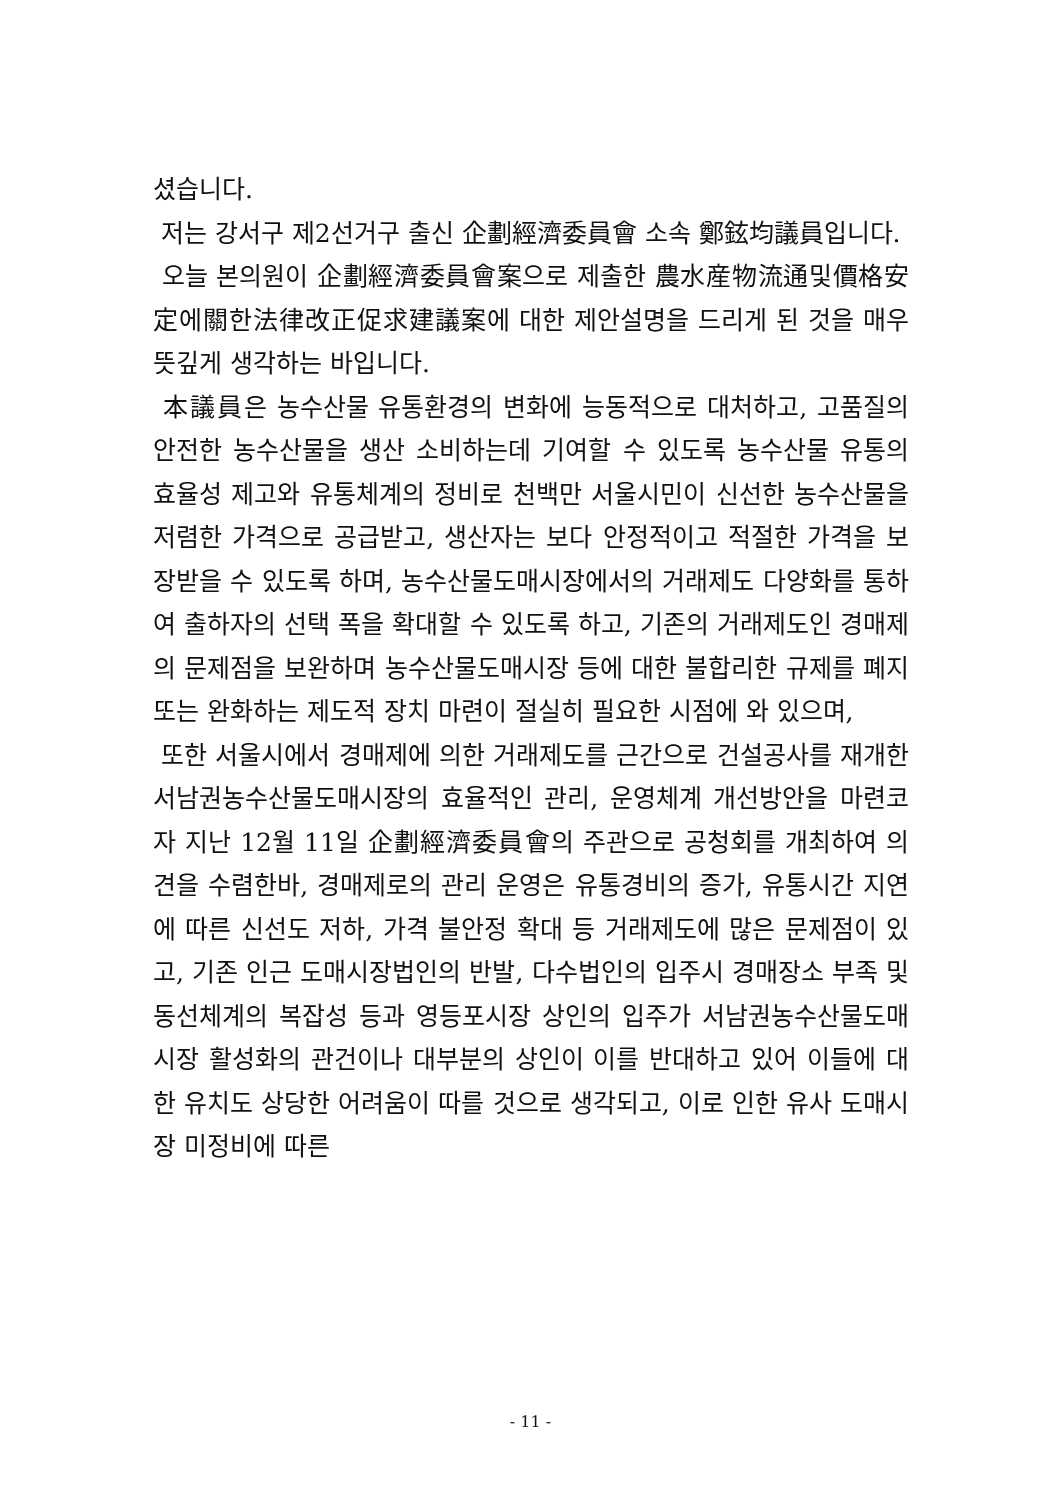셨습니다.
저는 강서구 제2선거구 출신 企劃經濟委員會 소속 鄭鉉均議員입니다.
오늘 본의원이 企劃經濟委員會案으로 제출한 農水産物流通및價格安定에關한法律改正促求建議案에 대한 제안설명을 드리게 된 것을 매우 뜻깊게 생각하는 바입니다.
本議員은 농수산물 유통환경의 변화에 능동적으로 대처하고, 고품질의 안전한 농수산물을 생산 소비하는데 기여할 수 있도록 농수산물 유통의 효율성 제고와 유통체계의 정비로 천백만 서울시민이 신선한 농수산물을 저렴한 가격으로 공급받고, 생산자는 보다 안정적이고 적절한 가격을 보장받을 수 있도록 하며, 농수산물도매시장에서의 거래제도 다양화를 통하여 출하자의 선택 폭을 확대할 수 있도록 하고, 기존의 거래제도인 경매제의 문제점을 보완하며 농수산물도매시장 등에 대한 불합리한 규제를 폐지 또는 완화하는 제도적 장치 마련이 절실히 필요한 시점에 와 있으며,
또한 서울시에서 경매제에 의한 거래제도를 근간으로 건설공사를 재개한 서남권농수산물도매시장의 효율적인 관리, 운영체계 개선방안을 마련코자 지난 12월 11일 企劃經濟委員會의 주관으로 공청회를 개최하여 의견을 수렴한바, 경매제로의 관리 운영은 유통경비의 증가, 유통시간 지연에 따른 신선도 저하, 가격 불안정 확대 등 거래제도에 많은 문제점이 있고, 기존 인근 도매시장법인의 반발, 다수법인의 입주시 경매장소 부족 및 동선체계의 복잡성 등과 영등포시장 상인의 입주가 서남권농수산물도매시장 활성화의 관건이나 대부분의 상인이 이를 반대하고 있어 이들에 대한 유치도 상당한 어려움이 따를 것으로 생각되고, 이로 인한 유사 도매시장 미정비에 따른
- 11 -